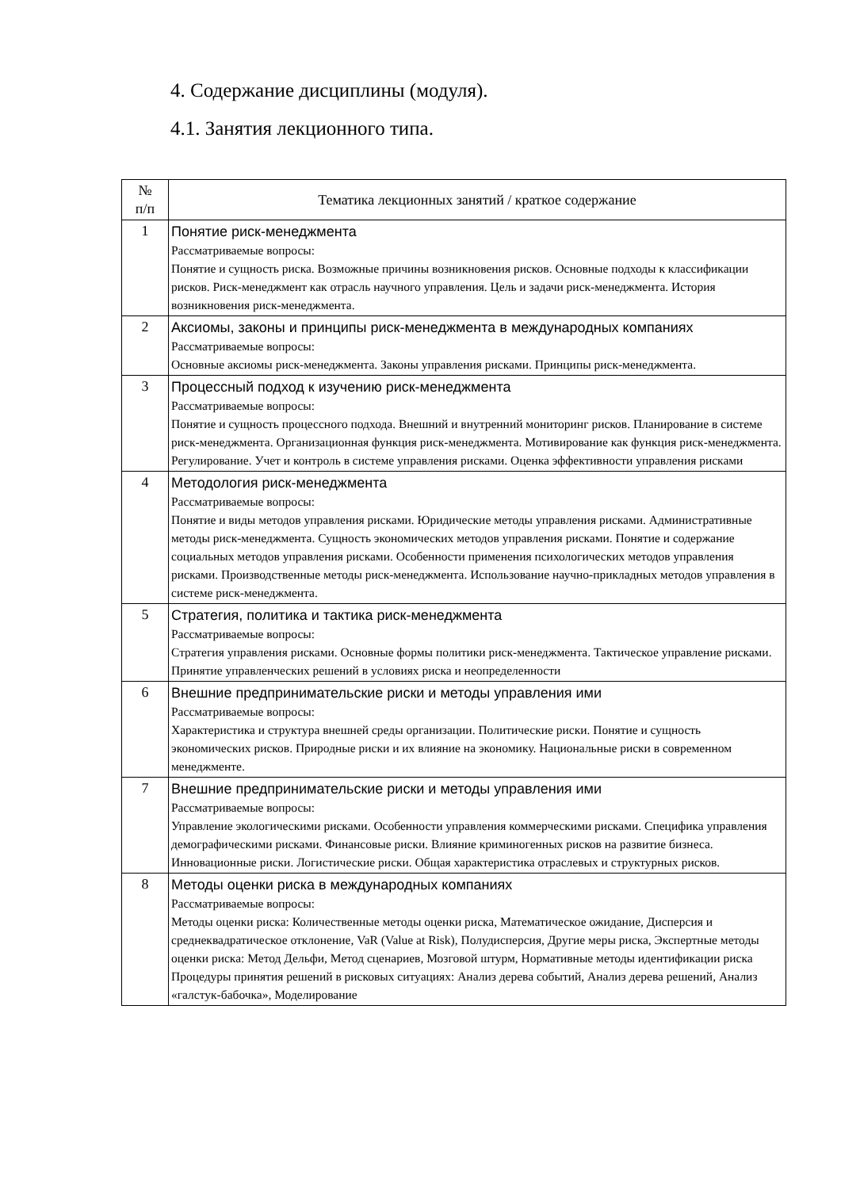4. Содержание дисциплины (модуля).
4.1. Занятия лекционного типа.
| № п/п | Тематика лекционных занятий / краткое содержание |
| --- | --- |
| 1 | Понятие риск-менеджмента Рассматриваемые вопросы: Понятие и сущность риска. Возможные причины возникновения рисков. Основные подходы к классификации рисков. Риск-менеджмент как отрасль научного управления. Цель и задачи риск-менеджмента. История возникновения риск-менеджмента. |
| 2 | Аксиомы, законы и принципы риск-менеджмента в международных компаниях Рассматриваемые вопросы: Основные аксиомы риск-менеджмента. Законы управления рисками. Принципы риск-менеджмента. |
| 3 | Процессный подход к изучению риск-менеджмента Рассматриваемые вопросы: Понятие и сущность процессного подхода. Внешний и внутренний мониторинг рисков. Планирование в системе риск-менеджмента. Организационная функция риск-менеджмента. Мотивирование как функция риск-менеджмента. Регулирование. Учет и контроль в системе управления рисками. Оценка эффективности управления рисками |
| 4 | Методология риск-менеджмента Рассматриваемые вопросы: Понятие и виды методов управления рисками. Юридические методы управления рисками. Административные методы риск-менеджмента. Сущность экономических методов управления рисками. Понятие и содержание социальных методов управления рисками. Особенности применения психологических методов управления рисками. Производственные методы риск-менеджмента. Использование научно-прикладных методов управления в системе риск-менеджмента. |
| 5 | Стратегия, политика и тактика риск-менеджмента Рассматриваемые вопросы: Стратегия управления рисками. Основные формы политики риск-менеджмента. Тактическое управление рисками. Принятие управленческих решений в условиях риска и неопределенности |
| 6 | Внешние предпринимательские риски и методы управления ими Рассматриваемые вопросы: Характеристика и структура внешней среды организации. Политические риски. Понятие и сущность экономических рисков. Природные риски и их влияние на экономику. Национальные риски в современном менеджменте. |
| 7 | Внешние предпринимательские риски и методы управления ими Рассматриваемые вопросы: Управление экологическими рисками. Особенности управления коммерческими рисками. Специфика управления демографическими рисками. Финансовые риски. Влияние криминогенных рисков на развитие бизнеса. Инновационные риски. Логистические риски. Общая характеристика отраслевых и структурных рисков. |
| 8 | Методы оценки риска в международных компаниях Рассматриваемые вопросы: Методы оценки риска: Количественные методы оценки риска, Математическое ожидание, Дисперсия и среднеквадратическое отклонение, VaR (Value at Risk), Полудисперсия, Другие меры риска, Экспертные методы оценки риска: Метод Дельфи, Метод сценариев, Мозговой штурм, Нормативные методы идентификации риска Процедуры принятия решений в рисковых ситуациях: Анализ дерева событий, Анализ дерева решений, Анализ «галстук-бабочка», Моделирование |